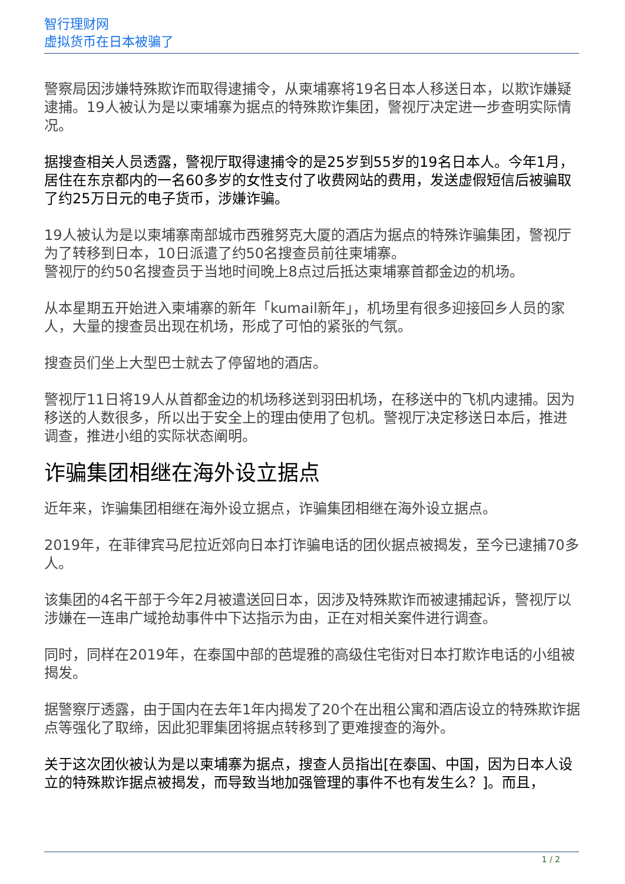智行理财网
虚拟货币在日本被骗了
警察局因涉嫌特殊欺诈而取得逮捕令，从柬埔寨将19名日本人移送日本，以欺诈嫌疑逮捕。19人被认为是以柬埔寨为据点的特殊欺诈集团，警视厅决定进一步查明实际情况。
据搜查相关人员透露，警视厅取得逮捕令的是25岁到55岁的19名日本人。今年1月，居住在东京都内的一名60多岁的女性支付了收费网站的费用，发送虚假短信后被骗取了约25万日元的电子货币，涉嫌诈骗。
19人被认为是以柬埔寨南部城市西雅努克大厦的酒店为据点的特殊诈骗集团，警视厅为了转移到日本，10日派遣了约50名搜查员前往柬埔寨。
警视厅的约50名搜查员于当地时间晚上8点过后抵达柬埔寨首都金边的机场。
从本星期五开始进入柬埔寨的新年「kumail新年」，机场里有很多迎接回乡人员的家人，大量的搜查员出现在机场，形成了可怕的紧张的气氛。
搜查员们坐上大型巴士就去了停留地的酒店。
警视厅11日将19人从首都金边的机场移送到羽田机场，在移送中的飞机内逮捕。因为移送的人数很多，所以出于安全上的理由使用了包机。警视厅决定移送日本后，推进调查，推进小组的实际状态阐明。
诈骗集团相继在海外设立据点
近年来，诈骗集团相继在海外设立据点，诈骗集团相继在海外设立据点。
2019年，在菲律宾马尼拉近郊向日本打诈骗电话的团伙据点被揭发，至今已逮捕70多人。
该集团的4名干部于今年2月被遣送回日本，因涉及特殊欺诈而被逮捕起诉，警视厅以涉嫌在一连串广域抢劫事件中下达指示为由，正在对相关案件进行调查。
同时，同样在2019年，在泰国中部的芭堤雅的高级住宅街对日本打欺诈电话的小组被揭发。
据警察厅透露，由于国内在去年1年内揭发了20个在出租公寓和酒店设立的特殊欺诈据点等强化了取缔，因此犯罪集团将据点转移到了更难搜查的海外。
关于这次团伙被认为是以柬埔寨为据点，搜查人员指出[在泰国、中国，因为日本人设立的特殊欺诈据点被揭发，而导致当地加强管理的事件不也有发生么？]。而且，
1 / 2